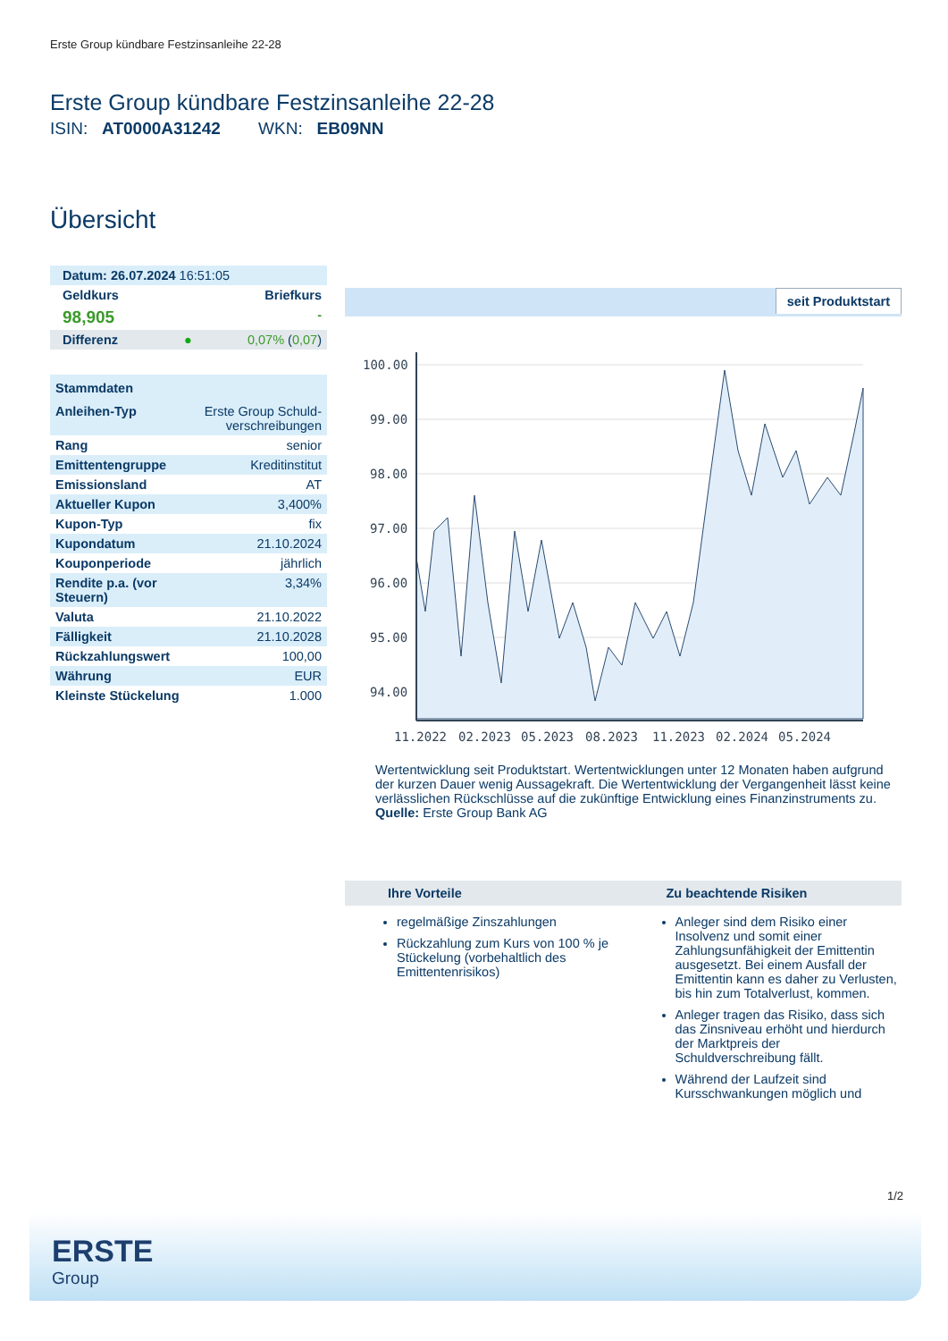Erste Group kündbare Festzinsanleihe 22-28
Erste Group kündbare Festzinsanleihe 22-28
ISIN: AT0000A31242 WKN: EB09NN
Übersicht
| Datum: 26.07.2024 16:51:05 | |
| Geldkurs | Briefkurs |
| 98,905 | - |
| Differenz ● | 0,07% ( 0,07 ) |
| Stammdaten | |
| Anleihen-Typ | Erste Group Schuld-verschreibungen |
| Rang | senior |
| Emittentengruppe | Kreditinstitut |
| Emissionsland | AT |
| Aktueller Kupon | 3,400% |
| Kupon-Typ | fix |
| Kupondatum | 21.10.2024 |
| Kouponperiode | jährlich |
| Rendite p.a. (vor Steuern) | 3,34% |
| Valuta | 21.10.2022 |
| Fälligkeit | 21.10.2028 |
| Rückzahlungswert | 100,00 |
| Währung | EUR |
| Kleinste Stückelung | 1.000 |
seit Produktstart
100.00
99.00
98.00
97.00
96.00
95.00
94.00
11.2022
02.2023
05.2023
08.2023
11.2023
02.2024
05.2024
Wertentwicklung seit Produktstart. Wertentwicklungen unter 12 Monaten haben aufgrund der kurzen Dauer wenig Aussagekraft. Die Wertentwicklung der Vergangenheit lässt keine verlässlichen Rückschlüsse auf die zukünftige Entwicklung eines Finanzinstruments zu.
Quelle: Erste Group Bank AG
Ihre Vorteile
regelmäßige Zinszahlungen
Rückzahlung zum Kurs von 100 % je Stückelung (vorbehaltlich des Emittentenrisikos)
Zu beachtende Risiken
Anleger sind dem Risiko einer Insolvenz und somit einer Zahlungsunfähigkeit der Emittentin ausgesetzt. Bei einem Ausfall der Emittentin kann es daher zu Verlusten, bis hin zum Totalverlust, kommen.
Anleger tragen das Risiko, dass sich das Zinsniveau erhöht und hierdurch der Marktpreis der Schuldverschreibung fällt.
Während der Laufzeit sind Kursschwankungen möglich und
1/2
ERSTE
Group